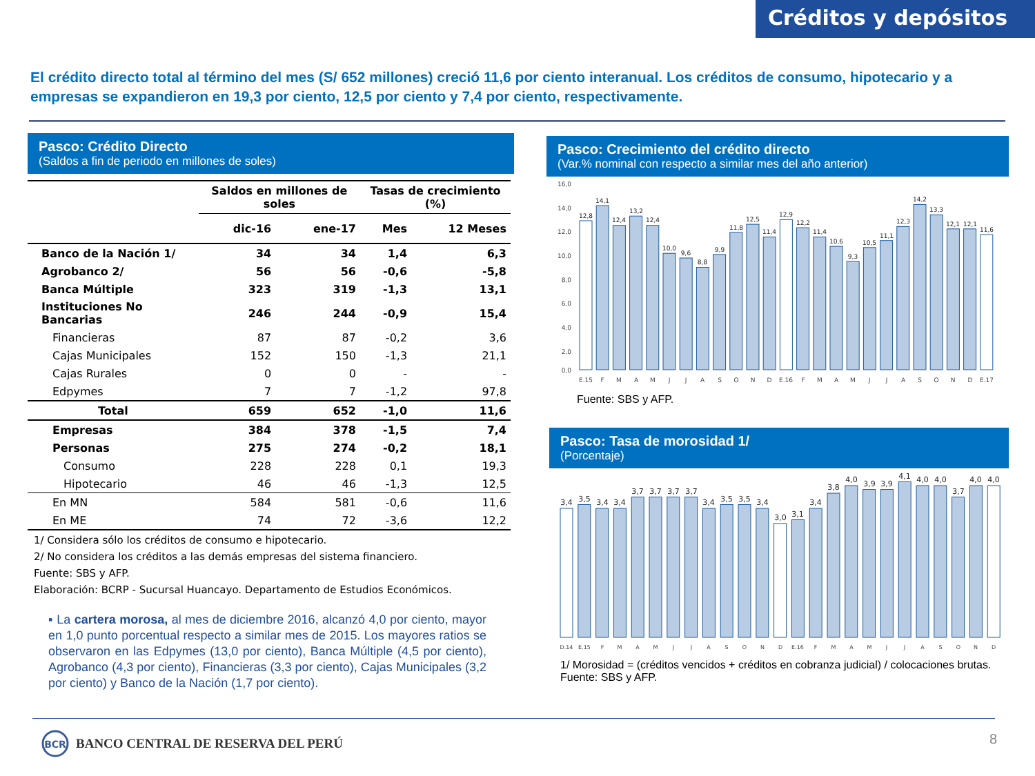Créditos y depósitos
El crédito directo total al término del mes (S/ 652 millones) creció 11,6 por ciento interanual. Los créditos de consumo, hipotecario y a empresas se expandieron en 19,3 por ciento, 12,5 por ciento y 7,4 por ciento, respectivamente.
Pasco: Crédito Directo
(Saldos a fin de periodo en millones de soles)
| | Saldos en millones de soles | | Tasas de crecimiento (%) | |
| --- | --- | --- | --- | --- |
| | dic-16 | ene-17 | Mes | 12 Meses |
| Banco de la Nación 1/ | 34 | 34 | 1,4 | 6,3 |
| Agrobanco 2/ | 56 | 56 | -0,6 | -5,8 |
| Banca Múltiple | 323 | 319 | -1,3 | 13,1 |
| Instituciones No Bancarias | 246 | 244 | -0,9 | 15,4 |
| Financieras | 87 | 87 | -0,2 | 3,6 |
| Cajas Municipales | 152 | 150 | -1,3 | 21,1 |
| Cajas Rurales | 0 | 0 | - | - |
| Edpymes | 7 | 7 | -1,2 | 97,8 |
| Total | 659 | 652 | -1,0 | 11,6 |
| Empresas | 384 | 378 | -1,5 | 7,4 |
| Personas | 275 | 274 | -0,2 | 18,1 |
| Consumo | 228 | 228 | 0,1 | 19,3 |
| Hipotecario | 46 | 46 | -1,3 | 12,5 |
| En MN | 584 | 581 | -0,6 | 11,6 |
| En ME | 74 | 72 | -3,6 | 12,2 |
1/ Considera sólo los créditos de consumo e hipotecario.
2/ No considera los créditos a las demás empresas del sistema financiero.
Fuente: SBS y AFP.
Elaboración: BCRP - Sucursal Huancayo. Departamento de Estudios Económicos.
▪ La cartera morosa, al mes de diciembre 2016, alcanzó 4,0 por ciento, mayor en 1,0 punto porcentual respecto a similar mes de 2015. Los mayores ratios se observaron en las Edpymes (13,0 por ciento), Banca Múltiple (4,5 por ciento), Agrobanco (4,3 por ciento), Financieras (3,3 por ciento), Cajas Municipales (3,2 por ciento) y Banco de la Nación (1,7 por ciento).
Pasco: Crecimiento del crédito directo
(Var.% nominal con respecto a similar mes del año anterior)
16,0
14,0
12,0
10,0
8,0
6,0
4,0
2,0
0,0
12,8
14,1
12,4
13,2
12,4
10,0
9,6
8,8
9,9
11,8
12,5
11,4
12,9
12,2
11,4
10,6
9,3
10,5
11,1
12,3
14,2
13,3
12,1
12,1
11,6
E.15
F
M
A
M
J
J
A
S
O
N
D
E.16
F
M
A
M
J
J
A
S
O
N
D
E.17
Fuente: SBS y AFP.
Pasco: Tasa de morosidad 1/
(Porcentaje)
3,4
3,5
3,4
3,4
3,7
3,7
3,7
3,7
3,4
3,5
3,5
3,4
3,0
3,1
3,4
3,8
4,0
3,9
3,9
4,1
4,0
4,0
3,7
4,0
4,0
D.14
E.15
F
M
A
M
J
J
A
S
O
N
D
E.16
F
M
A
M
J
J
A
S
O
N
D
1/ Morosidad = (créditos vencidos + créditos en cobranza judicial) / colocaciones brutas.
Fuente: SBS y AFP.
BCR
BANCO CENTRAL DE RESERVA DEL PERÚ
8